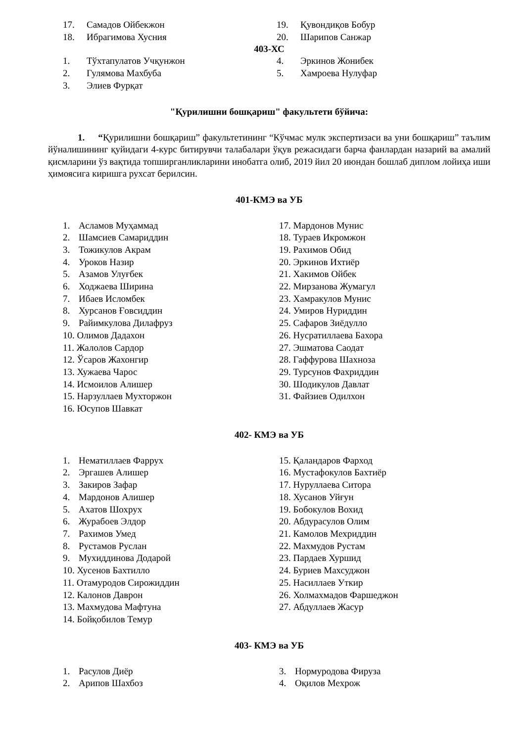17. Самадов Ойбекжон
18. Ибрагимова Хусния
19. Қувондиқов Бобур
20. Шарипов Санжар
403-ХС
1. Тўхтапулатов Учқунжон
2. Гулямова Махбуба
3. Элиев Фурқат
4. Эркинов Жонибек
5. Хамроева Нулуфар
"Қурилишни бошқариш" факультети бўйича:
1. “Қурилишни бошқариш” факультетининг “Кўчмас мулк экспертизаси ва уни бошқариш” таълим йўналишининг қуйидаги 4-курс битирувчи талабалари ўқув режасидаги барча фанлардан назарий ва амалий қисмларини ўз вақтида топширганликларини инобатга олиб, 2019 йил 20 июндан бошлаб диплом лойиҳа иши ҳимоясига киришга рухсат берилсин.
401-КМЭ ва УБ
1. Асламов Муҳаммад
2. Шамсиев Самариддин
3. Тожикулов Акрам
4. Уроков Назир
5. Азамов Улуғбек
6. Ходжаева Ширина
7. Ибаев Исломбек
8. Хурсанов Ғовсиддин
9. Райимкулова Дилафруз
10. Олимов Дадахон
11. Жалолов Сардор
12. Ўсаров Жахонгир
13. Хужаева Чарос
14. Исмоилов Алишер
15. Нарзуллаев Мухторжон
16. Юсупов Шавкат
17. Мардонов Мунис
18. Тураев Икромжон
19. Рахимов Обид
20. Эркинов Ихтиёр
21. Хакимов Ойбек
22. Мирзанова Жумагул
23. Хамракулов Мунис
24. Умиров Нуриддин
25. Сафаров Зиёдулло
26. Нусратиллаева Бахора
27. Эшматова Саодат
28. Гаффурова Шахноза
29. Турсунов Фахриддин
30. Шодикулов Давлат
31. Файзиев Одилхон
402- КМЭ ва УБ
1. Нематиллаев Фаррух
2. Эргашев Алишер
3. Закиров Зафар
4. Мардонов Алишер
5. Ахатов Шохрух
6. Журабоев Элдор
7. Рахимов Умед
8. Рустамов Руслан
9. Мухиддинова Додарой
10. Хусенов Бахтилло
11. Отамуродов Сирожиддин
12. Калонов Даврон
13. Махмудова Мафтуна
14. Бойқобилов Темур
15. Қаландаров Фарход
16. Мустафокулов Бахтиёр
17. Нуруллаева Ситора
18. Хусанов Уйғун
19. Бобокулов Вохид
20. Абдурасулов Олим
21. Камолов Мехриддин
22. Махмудов Рустам
23. Пардаев Хуршид
24. Буриев Махсуджон
25. Насиллаев Уткир
26. Холмахмадов Фаршеджон
27. Абдуллаев Жасур
403- КМЭ ва УБ
1. Расулов Диёр
2. Арипов Шахбоз
3. Нормуродова Фируза
4. Оқилов Мехрож